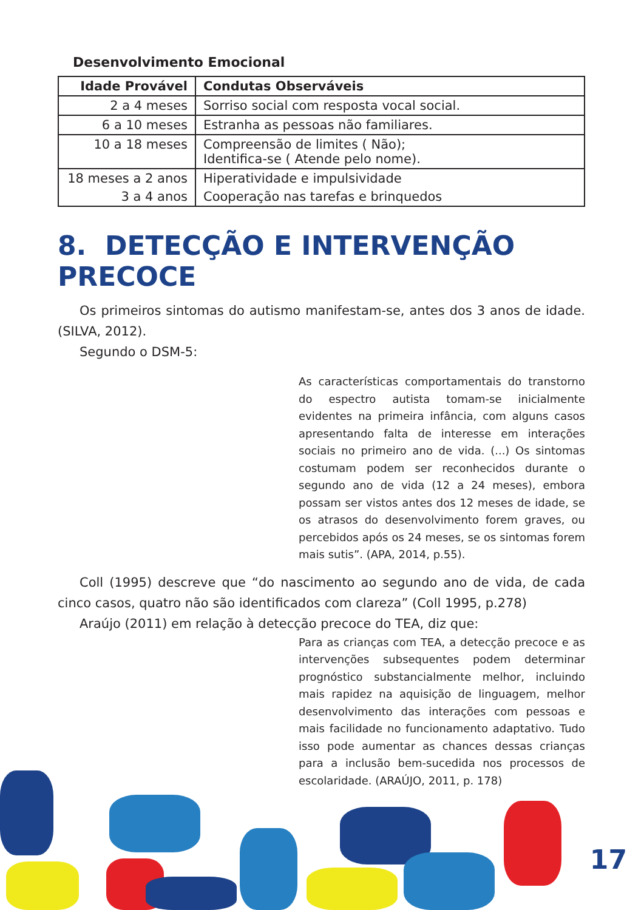Desenvolvimento Emocional
| Idade Provável | Condutas Observáveis |
| --- | --- |
| 2 a 4 meses | Sorriso social com resposta vocal social. |
| 6 a 10 meses | Estranha as pessoas não familiares. |
| 10 a 18 meses | Compreensão de limites ( Não); Identifica-se ( Atende pelo nome). |
| 18 meses a 2 anos | Hiperatividade e impulsividade |
| 3 a 4 anos | Cooperação nas tarefas e brinquedos |
8. DETECÇÃO E INTERVENÇÃO PRECOCE
Os primeiros sintomas do autismo manifestam-se, antes dos 3 anos de idade. (SILVA, 2012).
Segundo o DSM-5:
As características comportamentais do transtorno do espectro autista tomam-se inicialmente evidentes na primeira infância, com alguns casos apresentando falta de interesse em interações sociais no primeiro ano de vida. (...) Os sintomas costumam podem ser reconhecidos durante o segundo ano de vida (12 a 24 meses), embora possam ser vistos antes dos 12 meses de idade, se os atrasos do desenvolvimento forem graves, ou percebidos após os 24 meses, se os sintomas forem mais sutis”. (APA, 2014, p.55).
Coll (1995) descreve que “do nascimento ao segundo ano de vida, de cada cinco casos, quatro não são identificados com clareza” (Coll 1995, p.278)
Araújo (2011) em relação à detecção precoce do TEA, diz que:
Para as crianças com TEA, a detecção precoce e as intervenções subsequentes podem determinar prognóstico substancialmente melhor, incluindo mais rapidez na aquisição de linguagem, melhor desenvolvimento das interações com pessoas e mais facilidade no funcionamento adaptativo. Tudo isso pode aumentar as chances dessas crianças para a inclusão bem-sucedida nos processos de escolaridade. (ARAÚJO, 2011, p. 178)
17